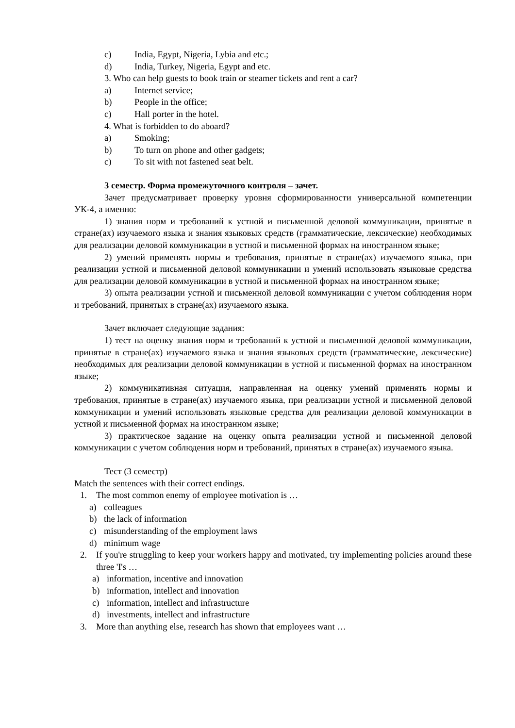c) India, Egypt, Nigeria, Lybia and etc.;
d) India, Turkey, Nigeria, Egypt and etc.
3. Who can help guests to book train or steamer tickets and rent a car?
a) Internet service;
b) People in the office;
c) Hall porter in the hotel.
4. What is forbidden to do aboard?
a) Smoking;
b) To turn on phone and other gadgets;
c) To sit with not fastened seat belt.
3 семестр. Форма промежуточного контроля – зачет.
Зачет предусматривает проверку уровня сформированности универсальной компетенции УК-4, а именно:
1) знания норм и требований к устной и письменной деловой коммуникации, принятые в стране(ах) изучаемого языка и знания языковых средств (грамматические, лексические) необходимых для реализации деловой коммуникации в устной и письменной формах на иностранном языке;
2) умений применять нормы и требования, принятые в стране(ах) изучаемого языка, при реализации устной и письменной деловой коммуникации и умений использовать языковые средства для реализации деловой коммуникации в устной и письменной формах на иностранном языке;
3) опыта реализации устной и письменной деловой коммуникации с учетом соблюдения норм и требований, принятых в стране(ах) изучаемого языка.
Зачет включает следующие задания:
1) тест на оценку знания норм и требований к устной и письменной деловой коммуникации, принятые в стране(ах) изучаемого языка и знания языковых средств (грамматические, лексические) необходимых для реализации деловой коммуникации в устной и письменной формах на иностранном языке;
2) коммуникативная ситуация, направленная на оценку умений применять нормы и требования, принятые в стране(ах) изучаемого языка, при реализации устной и письменной деловой коммуникации и умений использовать языковые средства для реализации деловой коммуникации в устной и письменной формах на иностранном языке;
3) практическое задание на оценку опыта реализации устной и письменной деловой коммуникации с учетом соблюдения норм и требований, принятых в стране(ах) изучаемого языка.
Тест (3 семестр)
Match the sentences with their correct endings.
1. The most common enemy of employee motivation is …
a) colleagues
b) the lack of information
c) misunderstanding of the employment laws
d) minimum wage
2. If you're struggling to keep your workers happy and motivated, try implementing policies around these three 'I's …
a) information, incentive and innovation
b) information, intellect and innovation
c) information, intellect and infrastructure
d) investments, intellect and infrastructure
3. More than anything else, research has shown that employees want …